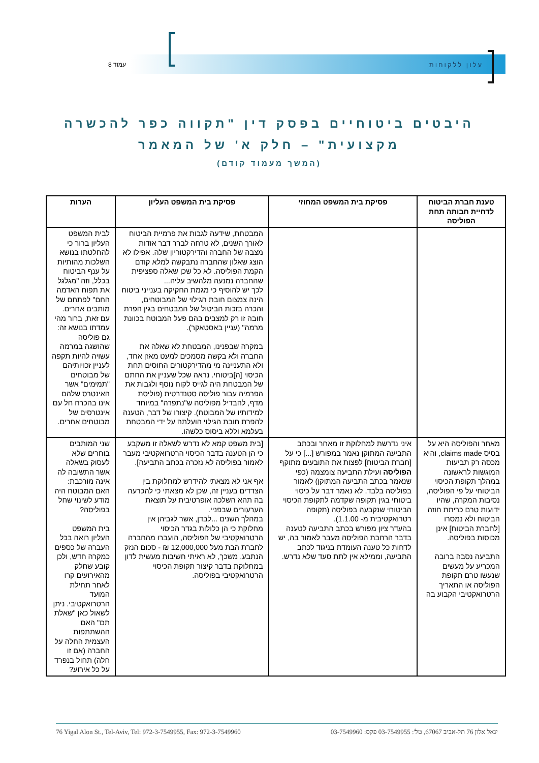עלון ללקוחות עמוד 8
היבטים ביטוחיים בפסק דין "תקווה כפר להכשרה מקצועית" – חלק א' של המאמר
(המשך מעמוד קודם)
| טענת חברת הביטוח לדחיית חבותה תחת הפוליסה | פסיקת בית המשפט המחוזי | פסיקת בית המשפט העליון | הערות |
| --- | --- | --- | --- |
| | | המבטחת, שידעה לגבות את פרמיית הביטוח לאורך השנים, לא טרחה לברר דבר אודות מצבה של החברה והדירקטוריון שלה. אפילו לא הוצג שאלון שהחברה נתבקשה למלא קודם הקמת הפוליסה. לא כל שכן שאלה ספציפית שהחברה נמנעה מלהשיב עליה... לכך יש להוסיף כי מגמת החקיקה בענייני ביטוח הינה צמצום חובת הגילוי של המבוטחים, והכרה בזכות הביטול של המבטחים בגין הפרת חובה זו רק למצבים בהם פעל המבוטח בכוונת מרמה" (עניין באסטאקר). במקרה שבפנינו, המבטחת לא שאלה את החברה ולא בקשה מסמכים למעט מאזן אחד, ולא התעניינה מי מהדירקטורים החוסים תחת הכיסוי [ה]ביטוחי. נראה שכל שעניין את החתם של המבטחת היה לגייס לקוח נוסף ולגבות את הפרמיה עבור פוליסה סטנדרטית (פוליסת מדף, להבדיל מפוליסה ש"נתפרה" במיוחד למידותיו של המבוטח). קיצורו של דבר, הטענה להפרת חובת הגילוי הועלתה על ידי המבטחת בעלמא וללא ביסוס כלשהו. | לבית המשפט העליון ברור כי להחלטתו בנושא השלכות מהותיות על ענף הביטוח בכלל, וזה "מגלגל את תפוח האדמה החם" לפתחם של מותבים אחרים. עם זאת, ברור מהי עמדתו בנושא זה: גם פוליסה שהושגה במרמה עשויה להיות תקפה לעניין זכויותיהם של מבוטחים "תמימים" אשר האינטרס שלהם אינו בהכרח חל עם אינטרסים של מבוטחים אחרים. |
| מאחר והפוליסה היא על בסיס claims made, והיא מכסה רק תביעות המוגשות לראשונה במהלך תקופת הכיסוי הביטוחי על פי הפוליסה, נסיבות המקרה, שהיו ידועות טרם כריתת חוזה הביטוח ולא נמסרו [לחברת הביטוח] אינן מכוסות בפוליסה. התביעה נסבה ברובה המכריע על מעשים שנעשו טרם תקופת הפוליסה או התאריך הרטרואקטיבי הקבוע בה | איני נדרשת למחלוקת זו מאחר ובכתב התביעה המתוקן נאמר במפורש [...] כי על [חברת הביטוח] לפצות את התובעים מתוקף הפוליסה ועילת התביעה צומצמה (כפי שנאמר בכתב התביעה המתוקן) לאמור בפוליסה בלבד. לא נאמר דבר על כיסוי ביטוחי בגין תקופה שקדמה לתקופת הכיסוי הביטוחי שנקבעה בפוליסה (תקופה רטרואקטיבית מ- 1.1.00). בהעדר ציון מפורש בכתב התביעה לטענה בדבר הרחבת הפוליסה מעבר לאמור בה, יש לדחות כל טענה העומדת בניגוד לכתב התביעה, וממילא אין לתת סעד שלא נדרש. | [בית משפט קמא לא נדרש לשאלה זו משקבע כי הן הטענה בדבר הכיסוי הרטרואקטיבי מעבר לאמור בפוליסה לא נזכרה בכתב התביעה]. אף אני לא מצאתי להידרש למחלוקת בין הצדדים בעניין זה, שכן לא מצאתי כי להכרעה בה תהא השלכה אופרטיבית על תוצאת הערעורים שבפניי. במהלך השנים ...לבדן, אשר לגביהן אין מחלוקת כי הן כלולות בגדר הכיסוי הרטרואקטיבי של הפוליסה, הועברו מהחברה לחברת הבת מעל 12,000,000 ₪ - סכום הנזק הנתבע. משכך, לא ראיתי חשיבות מעשית לדון במחלוקת בדבר קיצור תקופת הכיסוי הרטרואקטיבי בפוליסה. | שני המותבים בוחרים שלא לעסוק בשאלה אשר התשובה לה אינה מורכבת: האם המבוטח היה מודע לשינוי שחל בפוליסה? בית המשפט העליון רואה בכל העברה של כספים כמקרה חדש, ולכן קובע שחלק מהאירועים קרו לאחר תחילת המועד הרטרואקטיבי. ניתן לשאול כאן "שאלת תם" האם ההשתתפות העצמית החלה על החברה (אם זו חלה) תחול בנפרד על כל אירוע? |
76 Yigal Alon St., Tel-Aviv, Tel: 972-3-7549955, Fax: 972-3-7549960 יגאל אלון 76 תל-אביב 67067, טל': 03-7549955 פקס: 03-7549960